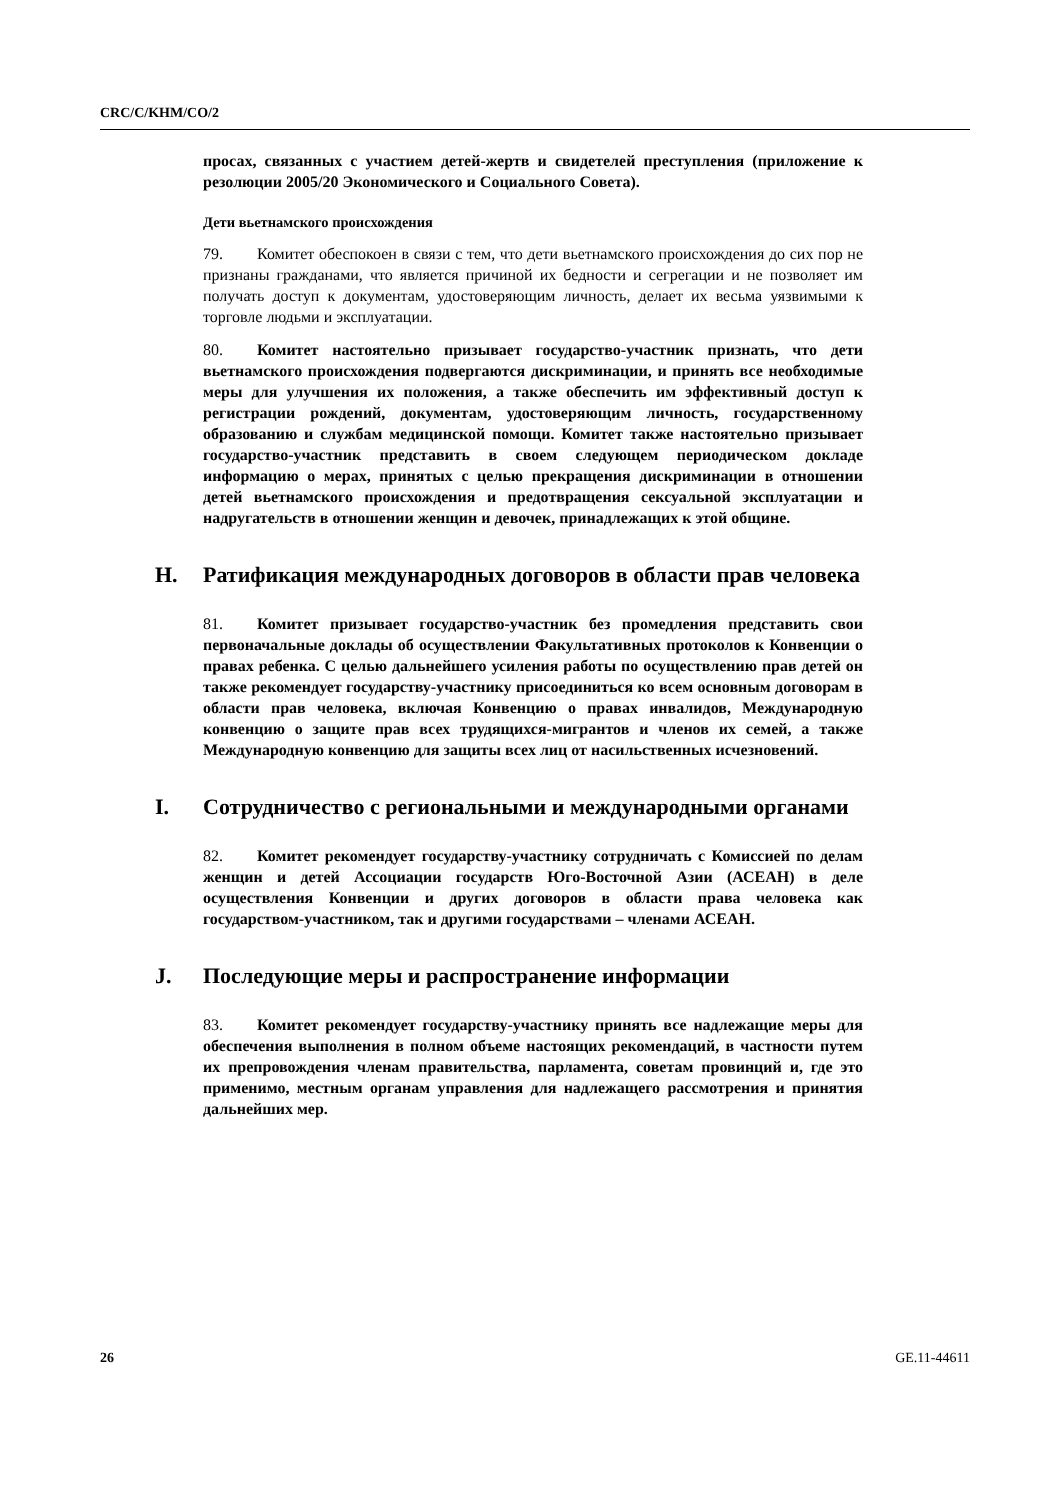CRC/C/KHM/CO/2
просах, связанных с участием детей-жертв и свидетелей преступления (приложение к резолюции 2005/20 Экономического и Социального Совета).
Дети вьетнамского происхождения
79. Комитет обеспокоен в связи с тем, что дети вьетнамского происхождения до сих пор не признаны гражданами, что является причиной их бедности и сегрегации и не позволяет им получать доступ к документам, удостоверяющим личность, делает их весьма уязвимыми к торговле людьми и эксплуатации.
80. Комитет настоятельно призывает государство-участник признать, что дети вьетнамского происхождения подвергаются дискриминации, и принять все необходимые меры для улучшения их положения, а также обеспечить им эффективный доступ к регистрации рождений, документам, удостоверяющим личность, государственному образованию и службам медицинской помощи. Комитет также настоятельно призывает государство-участник представить в своем следующем периодическом докладе информацию о мерах, принятых с целью прекращения дискриминации в отношении детей вьетнамского происхождения и предотвращения сексуальной эксплуатации и надругательств в отношении женщин и девочек, принадлежащих к этой общине.
H. Ратификация международных договоров в области прав человека
81. Комитет призывает государство-участник без промедления представить свои первоначальные доклады об осуществлении Факультативных протоколов к Конвенции о правах ребенка. С целью дальнейшего усиления работы по осуществлению прав детей он также рекомендует государству-участнику присоединиться ко всем основным договорам в области прав человека, включая Конвенцию о правах инвалидов, Международную конвенцию о защите прав всех трудящихся-мигрантов и членов их семей, а также Международную конвенцию для защиты всех лиц от насильственных исчезновений.
I. Сотрудничество с региональными и международными органами
82. Комитет рекомендует государству-участнику сотрудничать с Комиссией по делам женщин и детей Ассоциации государств Юго-Восточной Азии (АСЕАН) в деле осуществления Конвенции и других договоров в области права человека как государством-участником, так и другими государствами – членами АСЕАН.
J. Последующие меры и распространение информации
83. Комитет рекомендует государству-участнику принять все надлежащие меры для обеспечения выполнения в полном объеме настоящих рекомендаций, в частности путем их препровождения членам правительства, парламента, советам провинций и, где это применимо, местным органам управления для надлежащего рассмотрения и принятия дальнейших мер.
26 GE.11-44611